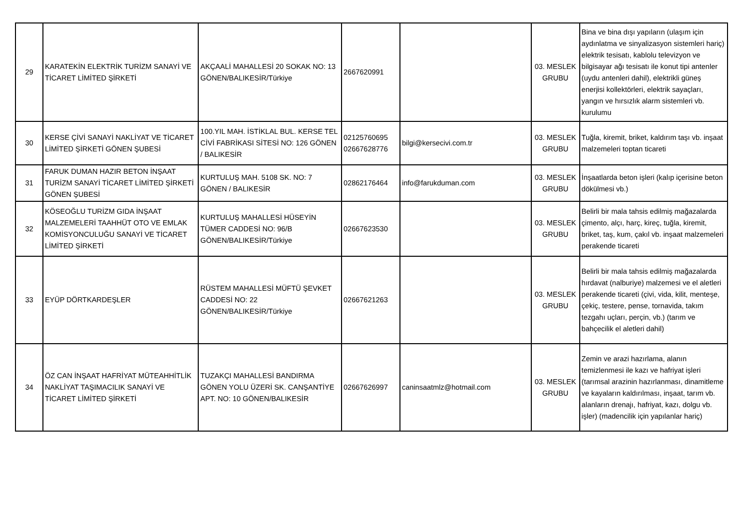| 29 | KARATEKİN ELEKTRİK TURİZM SANAYİ VE TİCARET LİMİTED ŞİRKETİ | AKÇAALİ MAHALLESİ 20 SOKAK NO: 13 GÖNEN/BALIKESİR/Türkiye | 2667620991 | | 03. MESLEK GRUBU | Bina ve bina dışı yapıların (ulaşım için aydınlatma ve sinyalizasyon sistemleri hariç) elektrik tesisatı, kablolu televizyon ve bilgisayar ağı tesisatı ile konut tipi antenler (uydu antenleri dahil), elektrikli güneş enerjisi kollektörleri, elektrik sayaçları, yangın ve hırsızlık alarm sistemleri vb. kurulumu |
| 30 | KERSE ÇİVİ SANAYİ NAKLİYAT VE TİCARET LİMİTED ŞİRKETİ GÖNEN ŞUBESİ | 100.YIL MAH. İSTİKLAL BUL. KERSE TEL CİVİ FABRİKASI SİTESİ NO: 126 GÖNEN / BALIKESİR | 02125760695 02667628776 | bilgi@kersecivi.com.tr | 03. MESLEK GRUBU | Tuğla, kiremit, briket, kaldırım taşı vb. inşaat malzemeleri toptan ticareti |
| 31 | FARUK DUMAN HAZIR BETON İNŞAAT TURİZM SANAYİ TİCARET LİMİTED ŞİRKETİ GÖNEN ŞUBESİ | KURTULUŞ MAH. 5108 SK. NO: 7 GÖNEN / BALIKESİR | 02862176464 | info@farukduman.com | 03. MESLEK GRUBU | İnşaatlarda beton işleri (kalıp içerisine beton dökülmesi vb.) |
| 32 | KÖSEOĞLU TURİZM GIDA İNŞAAT MALZEMELERİ TAAHHÜT OTO VE EMLAK KOMİSYONCULUĞU SANAYİ VE TİCARET LİMİTED ŞİRKETİ | KURTULUŞ MAHALLESİ HÜSEYİN TÜMER CADDESİ NO: 96/B GÖNEN/BALIKESİR/Türkiye | 02667623530 | | 03. MESLEK GRUBU | Belirli bir mala tahsis edilmiş mağazalarda çimento, alçı, harç, kireç, tuğla, kiremit, briket, taş, kum, çakıl vb. inşaat malzemeleri perakende ticareti |
| 33 | EYÜP DÖRTKARDEŞLER | RÜSTEM MAHALLESİ MÜFTÜ ŞEVKET CADDESİ NO: 22 GÖNEN/BALIKESİR/Türkiye | 02667621263 | | 03. MESLEK GRUBU | Belirli bir mala tahsis edilmiş mağazalarda hırdavat (nalburiye) malzemesi ve el aletleri perakende ticareti (çivi, vida, kilit, menteşe, çekiç, testere, pense, tornavida, takım tezgahı uçları, perçin, vb.) (tarım ve bahçecilik el aletleri dahil) |
| 34 | ÖZ CAN İNŞAAT HAFRİYAT MÜTEAHHİTLİK NAKLİYAT TAŞIMACILIK SANAYİ VE TİCARET LİMİTED ŞİRKETİ | TUZAKÇI MAHALLESİ BANDIRMA GÖNEN YOLU ÜZERİ SK. CANŞANTİYE APT. NO: 10 GÖNEN/BALIKESİR | 02667626997 | caninsaatmlz@hotmail.com | 03. MESLEK GRUBU | Zemin ve arazi hazırlama, alanın temizlenmesi ile kazı ve hafriyat işleri (tarımsal arazinin hazırlanması, dinamitleme ve kayaların kaldırılması, inşaat, tarım vb. alanların drenajı, hafriyat, kazı, dolgu vb. işler) (madencilik için yapılanlar hariç) |